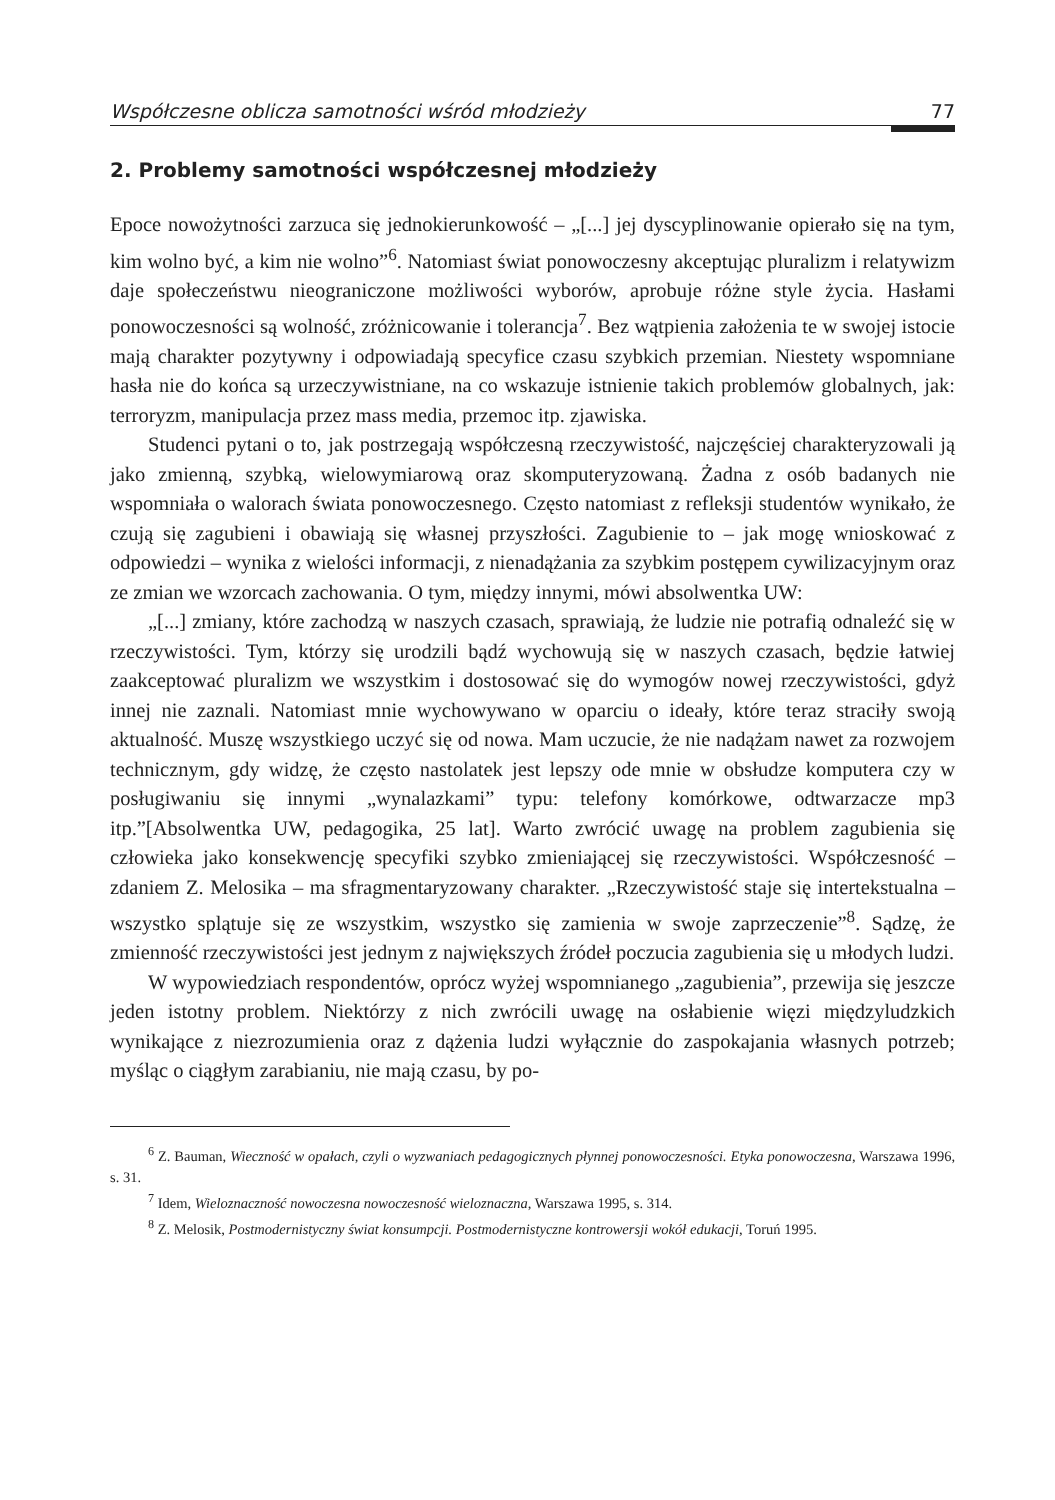Współczesne oblicza samotności wśród młodzieży 77
2. Problemy samotności współczesnej młodzieży
Epoce nowożytności zarzuca się jednokierunkowość – „[...] jej dyscyplinowanie opierało się na tym, kim wolno być, a kim nie wolno”<sup>6</sup>. Natomiast świat ponowoczesny akceptując pluralizm i relatywizm daje społeczeństwu nieograniczone możliwości wyborów, aprobuje różne style życia. Hasłami ponowoczesności są wolność, zróżnicowanie i tolerancja<sup>7</sup>. Bez wątpienia założenia te w swojej istocie mają charakter pozytywny i odpowiadają specyfice czasu szybkich przemian. Niestety wspomniane hasła nie do końca są urzeczywistniane, na co wskazuje istnienie takich problemów globalnych, jak: terroryzm, manipulacja przez mass media, przemoc itp. zjawiska.
Studenci pytani o to, jak postrzegają współczesną rzeczywistość, najczęściej charakteryzowali ją jako zmienną, szybką, wielowymiarową oraz skomputeryzowaną. Żadna z osób badanych nie wspomniała o walorach świata ponowoczesnego. Często natomiast z refleksji studentów wynikało, że czują się zagubieni i obawiają się własnej przyszłości. Zagubienie to – jak mogę wnioskować z odpowiedzi – wynika z wielości informacji, z nienadążania za szybkim postępem cywilizacyjnym oraz ze zmian we wzorcach zachowania. O tym, między innymi, mówi absolwentka UW:
„[...] zmiany, które zachodzą w naszych czasach, sprawiają, że ludzie nie potrafią odnaleźć się w rzeczywistości. Tym, którzy się urodzili bądź wychowują się w naszych czasach, będzie łatwiej zaakceptować pluralizm we wszystkim i dostosować się do wymogów nowej rzeczywistości, gdyż innej nie zaznali. Natomiast mnie wychowywano w oparciu o ideały, które teraz straciły swoją aktualność. Muszę wszystkiego uczyć się od nowa. Mam uczucie, że nie nadążam nawet za rozwojem technicznym, gdy widzę, że często nastolatek jest lepszy ode mnie w obsłudze komputera czy w posługiwaniu się innymi „wynalazkami” typu: telefony komórkowe, odtwarzacze mp3 itp.”[Absolwentka UW, pedagogika, 25 lat]. Warto zwrócić uwagę na problem zagubienia się człowieka jako konsekwencję specyfiki szybko zmieniającej się rzeczywistości. Współczesność – zdaniem Z. Melosika – ma sfragmentaryzowany charakter. „Rzeczywistość staje się intertekstualna – wszystko splątuje się ze wszystkim, wszystko się zamienia w swoje zaprzeczenie”<sup>8</sup>. Sądzę, że zmienność rzeczywistości jest jednym z największych źródeł poczucia zagubienia się u młodych ludzi.
W wypowiedziach respondentów, oprócz wyżej wspomnianego „zagubienia”, przewija się jeszcze jeden istotny problem. Niektórzy z nich zwrócili uwagę na osłabienie więzi międzyludzkich wynikające z niezrozumienia oraz z dążenia ludzi wyłącznie do zaspokajania własnych potrzeb; myśląc o ciągłym zarabianiu, nie mają czasu, by po-
<sup>6</sup> Z. Bauman, Wieczność w opałach, czyli o wyzwaniach pedagogicznych płynnej ponowoczesności. Etyka ponowoczesna, Warszawa 1996, s. 31.
<sup>7</sup> Idem, Wieloznaczność nowoczesna nowoczesność wieloznaczna, Warszawa 1995, s. 314.
<sup>8</sup> Z. Melosik, Postmodernistyczny świat konsumpcji. Postmodernistyczne kontrowersji wokół edukacji, Toruń 1995.